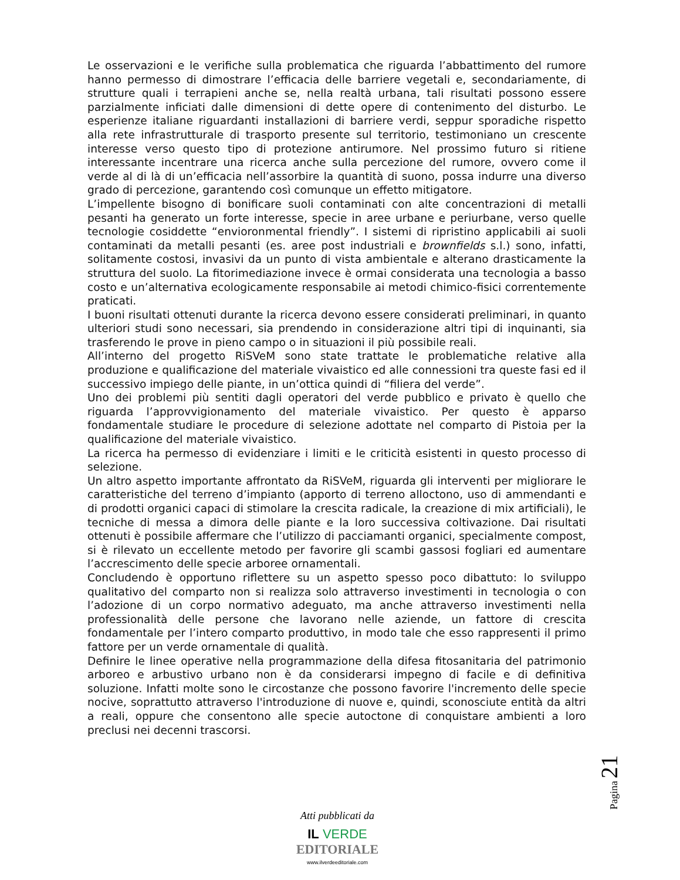Le osservazioni e le verifiche sulla problematica che riguarda l’abbattimento del rumore hanno permesso di dimostrare l’efficacia delle barriere vegetali e, secondariamente, di strutture quali i terrapieni anche se, nella realtà urbana, tali risultati possono essere parzialmente inficiati dalle dimensioni di dette opere di contenimento del disturbo. Le esperienze italiane riguardanti installazioni di barriere verdi, seppur sporadiche rispetto alla rete infrastrutturale di trasporto presente sul territorio, testimoniano un crescente interesse verso questo tipo di protezione antirumore. Nel prossimo futuro si ritiene interessante incentrare una ricerca anche sulla percezione del rumore, ovvero come il verde al di là di un’efficacia nell’assorbire la quantità di suono, possa indurre una diverso grado di percezione, garantendo così comunque un effetto mitigatore.
L’impellente bisogno di bonificare suoli contaminati con alte concentrazioni di metalli pesanti ha generato un forte interesse, specie in aree urbane e periurbane, verso quelle tecnologie cosiddette “envioronmental friendly”. I sistemi di ripristino applicabili ai suoli contaminati da metalli pesanti (es. aree post industriali e brownfields s.l.) sono, infatti, solitamente costosi, invasivi da un punto di vista ambientale e alterano drasticamente la struttura del suolo. La fitorimediazione invece è ormai considerata una tecnologia a basso costo e un’alternativa ecologicamente responsabile ai metodi chimico-fisici correntemente praticati.
I buoni risultati ottenuti durante la ricerca devono essere considerati preliminari, in quanto ulteriori studi sono necessari, sia prendendo in considerazione altri tipi di inquinanti, sia trasferendo le prove in pieno campo o in situazioni il più possibile reali.
All’interno del progetto RiSVeM sono state trattate le problematiche relative alla produzione e qualificazione del materiale vivaistico ed alle connessioni tra queste fasi ed il successivo impiego delle piante, in un’ottica quindi di “filiera del verde”.
Uno dei problemi più sentiti dagli operatori del verde pubblico e privato è quello che riguarda l’approvvigionamento del materiale vivaistico. Per questo è apparso fondamentale studiare le procedure di selezione adottate nel comparto di Pistoia per la qualificazione del materiale vivaistico.
La ricerca ha permesso di evidenziare i limiti e le criticità esistenti in questo processo di selezione.
Un altro aspetto importante affrontato da RiSVeM, riguarda gli interventi per migliorare le caratteristiche del terreno d’impianto (apporto di terreno alloctono, uso di ammendanti e di prodotti organici capaci di stimolare la crescita radicale, la creazione di mix artificiali), le tecniche di messa a dimora delle piante e la loro successiva coltivazione. Dai risultati ottenuti è possibile affermare che l’utilizzo di pacciamanti organici, specialmente compost, si è rilevato un eccellente metodo per favorire gli scambi gassosi fogliari ed aumentare l’accrescimento delle specie arboree ornamentali.
Concludendo è opportuno riflettere su un aspetto spesso poco dibattuto: lo sviluppo qualitativo del comparto non si realizza solo attraverso investimenti in tecnologia o con l’adozione di un corpo normativo adeguato, ma anche attraverso investimenti nella professionalità delle persone che lavorano nelle aziende, un fattore di crescita fondamentale per l’intero comparto produttivo, in modo tale che esso rappresenti il primo fattore per un verde ornamentale di qualità.
Definire le linee operative nella programmazione della difesa fitosanitaria del patrimonio arboreo e arbustivo urbano non è da considerarsi impegno di facile e di definitiva soluzione. Infatti molte sono le circostanze che possono favorire l'incremento delle specie nocive, soprattutto attraverso l'introduzione di nuove e, quindi, sconosciute entità da altri a reali, oppure che consentono alle specie autoctone di conquistare ambienti a loro preclusi nei decenni trascorsi.
Pagina 21
Atti pubblicati da
IL VERDE
EDITORIALE
www.ilverdeeditoriale.com